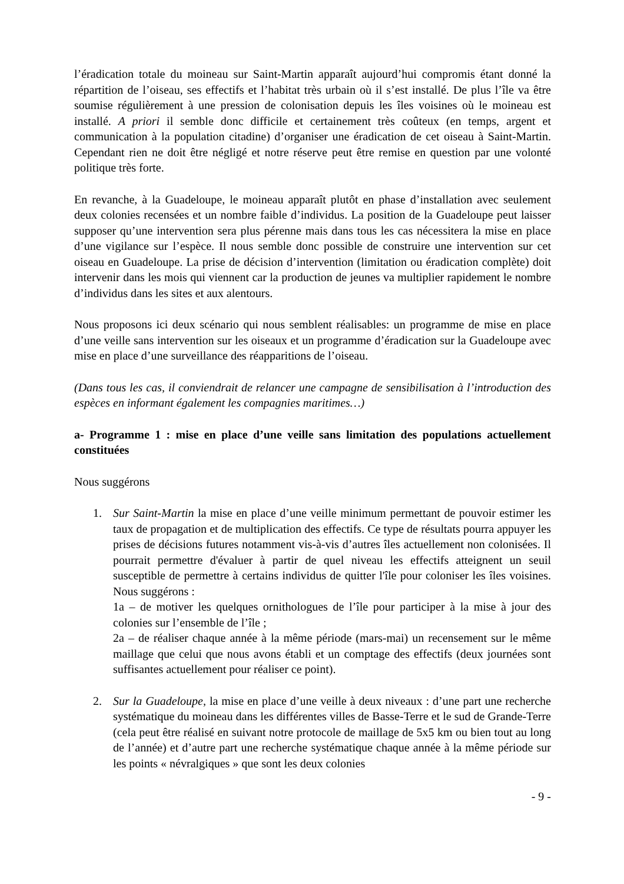l’éradication totale du moineau sur Saint-Martin apparaît aujourd’hui compromis étant donné la répartition de l’oiseau, ses effectifs et l’habitat très urbain où il s’est installé. De plus l’île va être soumise régulièrement à une pression de colonisation depuis les îles voisines où le moineau est installé. A priori il semble donc difficile et certainement très coûteux (en temps, argent et communication à la population citadine) d’organiser une éradication de cet oiseau à Saint-Martin. Cependant rien ne doit être négligé et notre réserve peut être remise en question par une volonté politique très forte.
En revanche, à la Guadeloupe, le moineau apparaît plutôt en phase d’installation avec seulement deux colonies recensées et un nombre faible d’individus. La position de la Guadeloupe peut laisser supposer qu’une intervention sera plus pérenne mais dans tous les cas nécessitera la mise en place d’une vigilance sur l’espèce. Il nous semble donc possible de construire une intervention sur cet oiseau en Guadeloupe. La prise de décision d’intervention (limitation ou éradication complète) doit intervenir dans les mois qui viennent car la production de jeunes va multiplier rapidement le nombre d’individus dans les sites et aux alentours.
Nous proposons ici deux scénario qui nous semblent réalisables: un programme de mise en place d’une veille sans intervention sur les oiseaux et un programme d’éradication sur la Guadeloupe avec mise en place d’une surveillance des réapparitions de l’oiseau.
(Dans tous les cas, il conviendrait de relancer une campagne de sensibilisation à l’introduction des espèces en informant également les compagnies maritimes…)
a- Programme 1 : mise en place d’une veille sans limitation des populations actuellement constituées
Nous suggérons
1. Sur Saint-Martin la mise en place d’une veille minimum permettant de pouvoir estimer les taux de propagation et de multiplication des effectifs. Ce type de résultats pourra appuyer les prises de décisions futures notamment vis-à-vis d’autres îles actuellement non colonisées. Il pourrait permettre d'évaluer à partir de quel niveau les effectifs atteignent un seuil susceptible de permettre à certains individus de quitter l'île pour coloniser les îles voisines. Nous suggérons :
1a – de motiver les quelques ornithologues de l’île pour participer à la mise à jour des colonies sur l’ensemble de l’île ;
2a – de réaliser chaque année à la même période (mars-mai) un recensement sur le même maillage que celui que nous avons établi et un comptage des effectifs (deux journées sont suffisantes actuellement pour réaliser ce point).
2. Sur la Guadeloupe, la mise en place d’une veille à deux niveaux : d’une part une recherche systématique du moineau dans les différentes villes de Basse-Terre et le sud de Grande-Terre (cela peut être réalisé en suivant notre protocole de maillage de 5x5 km ou bien tout au long de l’année) et d’autre part une recherche systématique chaque année à la même période sur les points « névralgiques » que sont les deux colonies
- 9 -